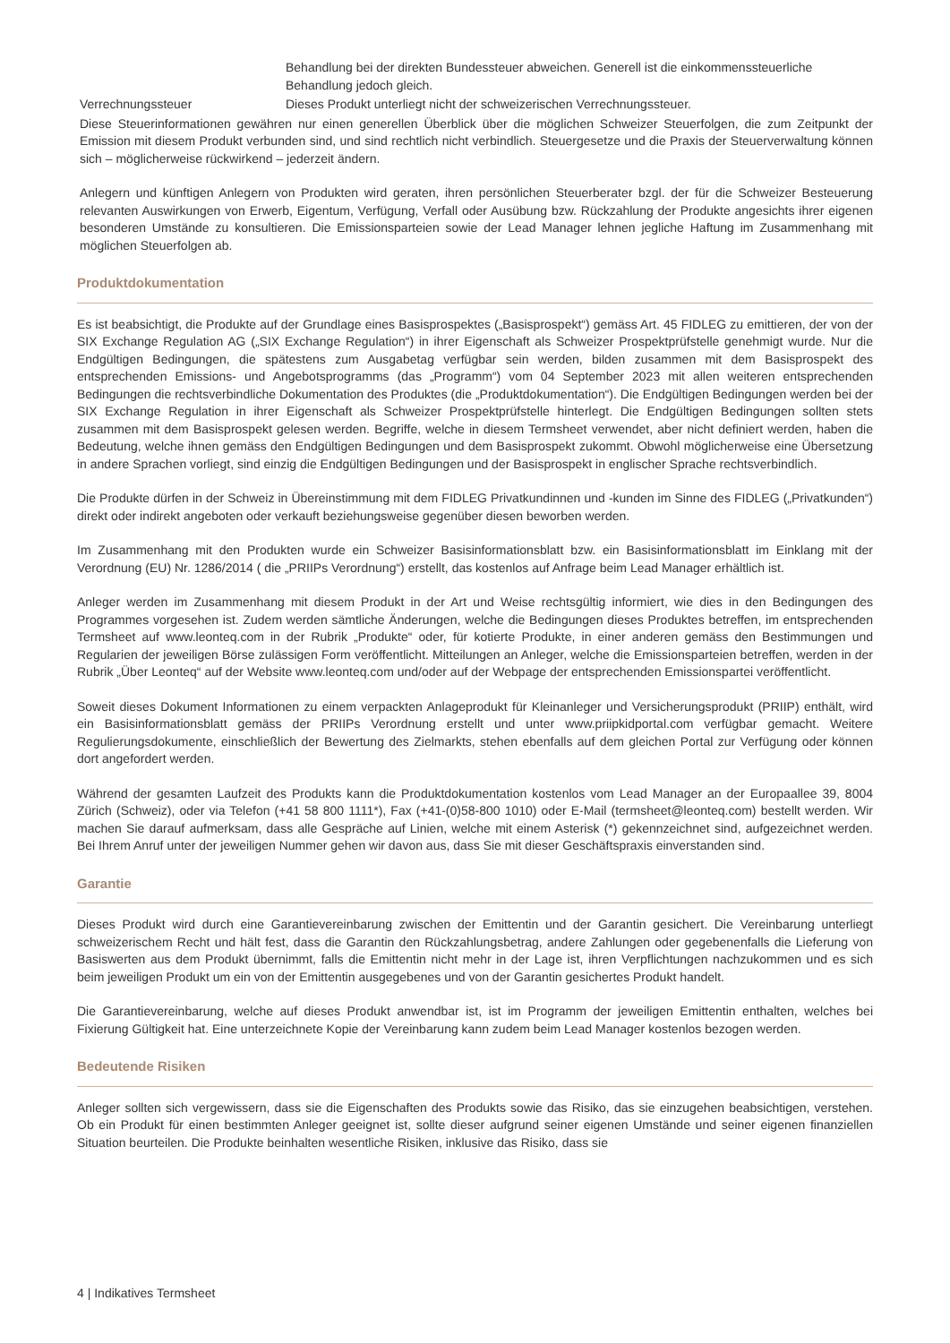| | Behandlung bei der direkten Bundessteuer abweichen. Generell ist die einkommenssteuerliche Behandlung jedoch gleich. |
| Verrechnungssteuer | Dieses Produkt unterliegt nicht der schweizerischen Verrechnungssteuer. |
Diese Steuerinformationen gewähren nur einen generellen Überblick über die möglichen Schweizer Steuerfolgen, die zum Zeitpunkt der Emission mit diesem Produkt verbunden sind, und sind rechtlich nicht verbindlich. Steuergesetze und die Praxis der Steuerverwaltung können sich – möglicherweise rückwirkend – jederzeit ändern.
Anlegern und künftigen Anlegern von Produkten wird geraten, ihren persönlichen Steuerberater bzgl. der für die Schweizer Besteuerung relevanten Auswirkungen von Erwerb, Eigentum, Verfügung, Verfall oder Ausübung bzw. Rückzahlung der Produkte angesichts ihrer eigenen besonderen Umstände zu konsultieren. Die Emissionsparteien sowie der Lead Manager lehnen jegliche Haftung im Zusammenhang mit möglichen Steuerfolgen ab.
Produktdokumentation
Es ist beabsichtigt, die Produkte auf der Grundlage eines Basisprospektes („Basisprospekt“) gemäss Art. 45 FIDLEG zu emittieren, der von der SIX Exchange Regulation AG („SIX Exchange Regulation“) in ihrer Eigenschaft als Schweizer Prospektprüfstelle genehmigt wurde. Nur die Endgültigen Bedingungen, die spätestens zum Ausgabetag verfügbar sein werden, bilden zusammen mit dem Basisprospekt des entsprechenden Emissions- und Angebotsprogramms (das „Programm“) vom 04 September 2023 mit allen weiteren entsprechenden Bedingungen die rechtsverbindliche Dokumentation des Produktes (die „Produktdokumentation“). Die Endgültigen Bedingungen werden bei der SIX Exchange Regulation in ihrer Eigenschaft als Schweizer Prospektprüfstelle hinterlegt. Die Endgültigen Bedingungen sollten stets zusammen mit dem Basisprospekt gelesen werden. Begriffe, welche in diesem Termsheet verwendet, aber nicht definiert werden, haben die Bedeutung, welche ihnen gemäss den Endgültigen Bedingungen und dem Basisprospekt zukommt. Obwohl möglicherweise eine Übersetzung in andere Sprachen vorliegt, sind einzig die Endgültigen Bedingungen und der Basisprospekt in englischer Sprache rechtsverbindlich.
Die Produkte dürfen in der Schweiz in Übereinstimmung mit dem FIDLEG Privatkundinnen und -kunden im Sinne des FIDLEG („Privatkunden“) direkt oder indirekt angeboten oder verkauft beziehungsweise gegenüber diesen beworben werden.
Im Zusammenhang mit den Produkten wurde ein Schweizer Basisinformationsblatt bzw. ein Basisinformationsblatt im Einklang mit der Verordnung (EU) Nr. 1286/2014 ( die „PRIIPs Verordnung“) erstellt, das kostenlos auf Anfrage beim Lead Manager erhältlich ist.
Anleger werden im Zusammenhang mit diesem Produkt in der Art und Weise rechtsgültig informiert, wie dies in den Bedingungen des Programmes vorgesehen ist. Zudem werden sämtliche Änderungen, welche die Bedingungen dieses Produktes betreffen, im entsprechenden Termsheet auf www.leonteq.com in der Rubrik „Produkte“ oder, für kotierte Produkte, in einer anderen gemäss den Bestimmungen und Regularien der jeweiligen Börse zulässigen Form veröffentlicht. Mitteilungen an Anleger, welche die Emissionsparteien betreffen, werden in der Rubrik „Über Leonteq“ auf der Website www.leonteq.com und/oder auf der Webpage der entsprechenden Emissionspartei veröffentlicht.
Soweit dieses Dokument Informationen zu einem verpackten Anlageprodukt für Kleinanleger und Versicherungsprodukt (PRIIP) enthält, wird ein Basisinformationsblatt gemäss der PRIIPs Verordnung erstellt und unter www.priipkidportal.com verfügbar gemacht. Weitere Regulierungsdokumente, einschließlich der Bewertung des Zielmarkts, stehen ebenfalls auf dem gleichen Portal zur Verfügung oder können dort angefordert werden.
Während der gesamten Laufzeit des Produkts kann die Produktdokumentation kostenlos vom Lead Manager an der Europaallee 39, 8004 Zürich (Schweiz), oder via Telefon (+41 58 800 1111*), Fax (+41-(0)58-800 1010) oder E-Mail (termsheet@leonteq.com) bestellt werden. Wir machen Sie darauf aufmerksam, dass alle Gespräche auf Linien, welche mit einem Asterisk (*) gekennzeichnet sind, aufgezeichnet werden. Bei Ihrem Anruf unter der jeweiligen Nummer gehen wir davon aus, dass Sie mit dieser Geschäftspraxis einverstanden sind.
Garantie
Dieses Produkt wird durch eine Garantievereinbarung zwischen der Emittentin und der Garantin gesichert. Die Vereinbarung unterliegt schweizerischem Recht und hält fest, dass die Garantin den Rückzahlungsbetrag, andere Zahlungen oder gegebenenfalls die Lieferung von Basiswerten aus dem Produkt übernimmt, falls die Emittentin nicht mehr in der Lage ist, ihren Verpflichtungen nachzukommen und es sich beim jeweiligen Produkt um ein von der Emittentin ausgegebenes und von der Garantin gesichertes Produkt handelt.
Die Garantievereinbarung, welche auf dieses Produkt anwendbar ist, ist im Programm der jeweiligen Emittentin enthalten, welches bei Fixierung Gültigkeit hat. Eine unterzeichnete Kopie der Vereinbarung kann zudem beim Lead Manager kostenlos bezogen werden.
Bedeutende Risiken
Anleger sollten sich vergewissern, dass sie die Eigenschaften des Produkts sowie das Risiko, das sie einzugehen beabsichtigen, verstehen. Ob ein Produkt für einen bestimmten Anleger geeignet ist, sollte dieser aufgrund seiner eigenen Umstände und seiner eigenen finanziellen Situation beurteilen. Die Produkte beinhalten wesentliche Risiken, inklusive das Risiko, dass sie
4 | Indikatives Termsheet